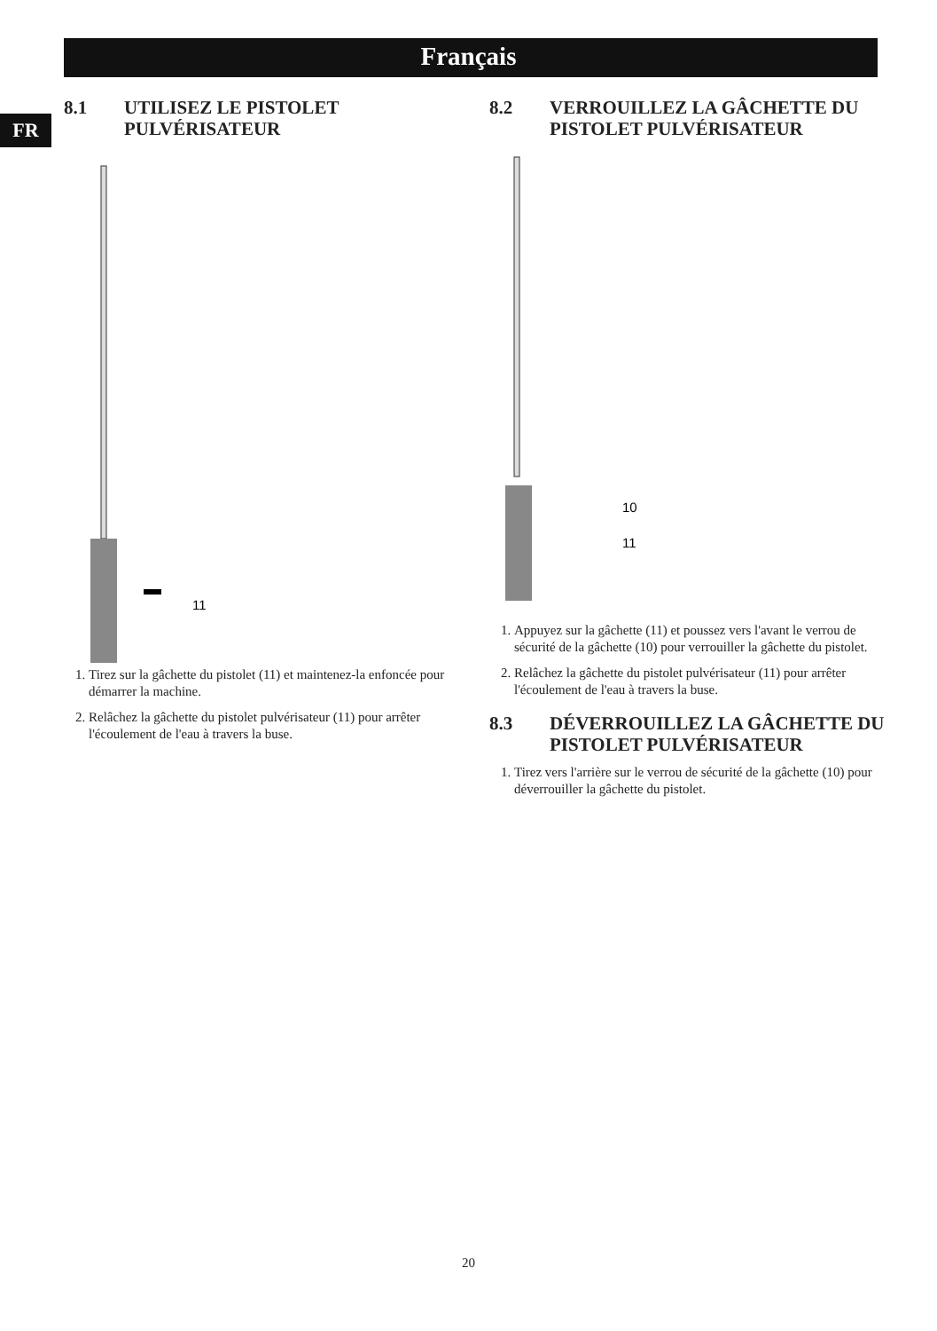Français
FR
8.1 UTILISEZ LE PISTOLET PULVÉRISATEUR
11
1. Tirez sur la gâchette du pistolet (11) et maintenez-la enfoncée pour démarrer la machine.
2. Relâchez la gâchette du pistolet pulvérisateur (11) pour arrêter l'écoulement de l'eau à travers la buse.
8.2 VERROUILLEZ LA GÂCHETTE DU PISTOLET PULVÉRISATEUR
10
11
1. Appuyez sur la gâchette (11) et poussez vers l'avant le verrou de sécurité de la gâchette (10) pour verrouiller la gâchette du pistolet.
2. Relâchez la gâchette du pistolet pulvérisateur (11) pour arrêter l'écoulement de l'eau à travers la buse.
8.3 DÉVERROUILLEZ LA GÂCHETTE DU PISTOLET PULVÉRISATEUR
1. Tirez vers l'arrière sur le verrou de sécurité de la gâchette (10) pour déverrouiller la gâchette du pistolet.
20